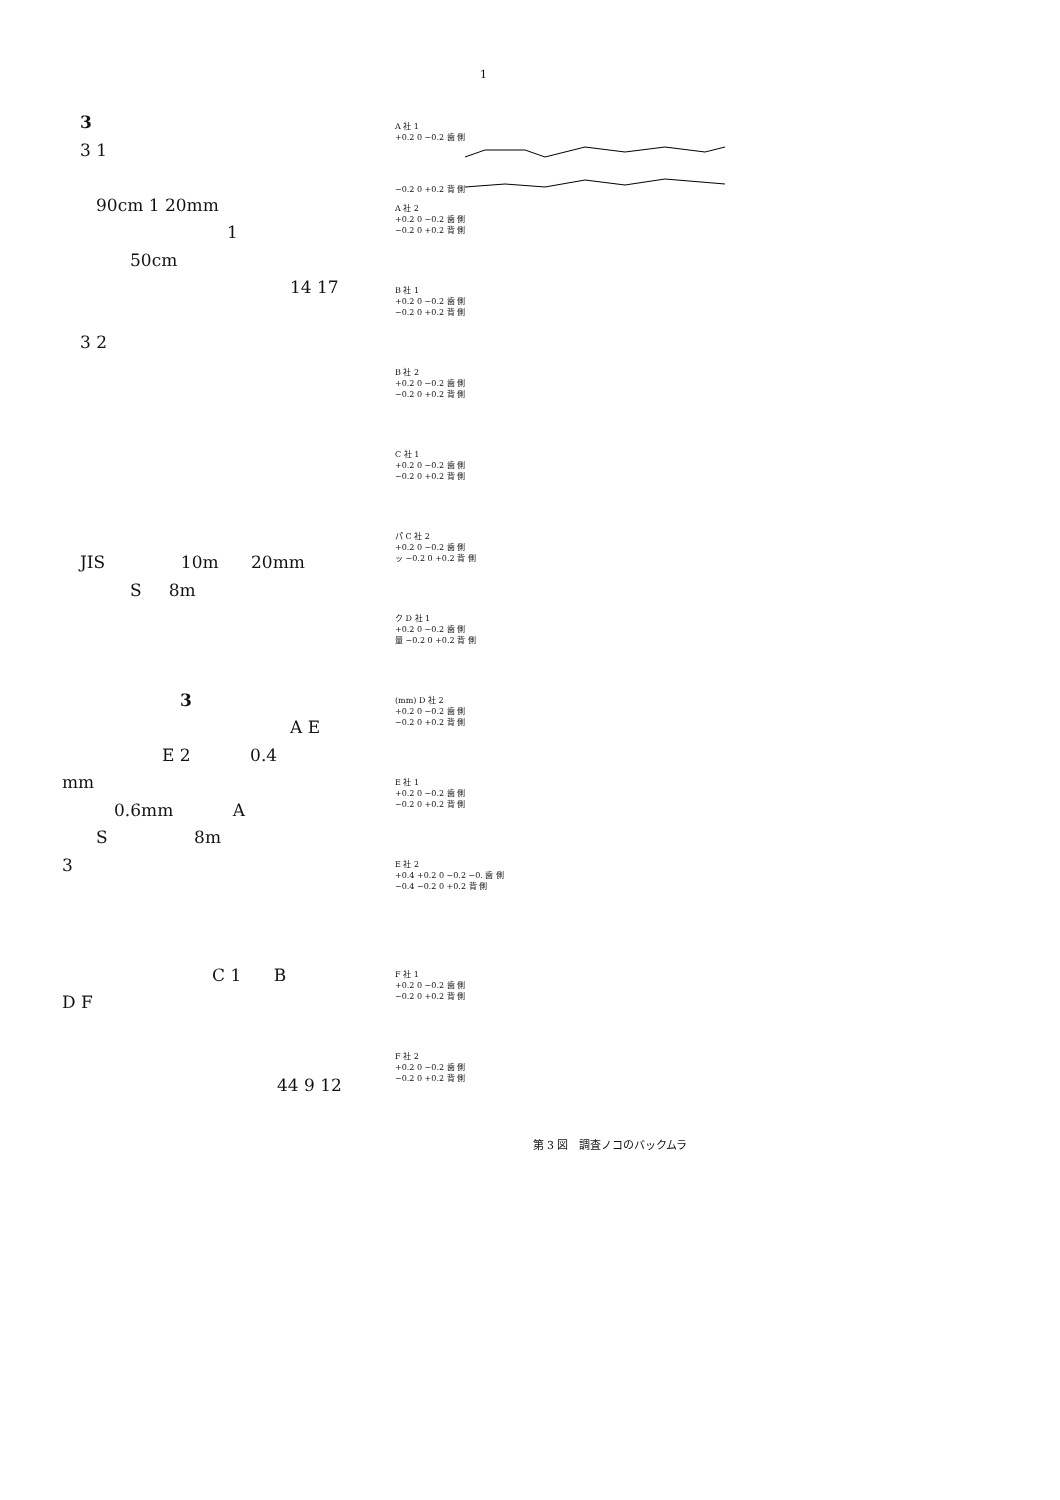1
3
3 1
90cm 1 20mm
1
50cm
14 17
3 2
JIS 10m 20mm
S 8m
3
A E
E 2 0.4
mm
0.6mm A
S 8m
3
C 1 B
D F
44 9 12
A 社 1
+0.2 0 −0.2 歯 側
−0.2 0 +0.2 背 側
A 社 2
+0.2 0 −0.2 歯 側
−0.2 0 +0.2 背 側
B 社 1
+0.2 0 −0.2 歯 側
−0.2 0 +0.2 背 側
B 社 2
+0.2 0 −0.2 歯 側
−0.2 0 +0.2 背 側
C 社 1
+0.2 0 −0.2 歯 側
−0.2 0 +0.2 背 側
パ C 社 2
+0.2 0 −0.2 歯 側
ッ −0.2 0 +0.2 背 側
ク D 社 1
+0.2 0 −0.2 歯 側
量 −0.2 0 +0.2 背 側
(mm) D 社 2
+0.2 0 −0.2 歯 側
−0.2 0 +0.2 背 側
E 社 1
+0.2 0 −0.2 歯 側
−0.2 0 +0.2 背 側
E 社 2
+0.4 +0.2 0 −0.2 −0. 歯 側
−0.4 −0.2 0 +0.2 背 側
F 社 1
+0.2 0 −0.2 歯 側
−0.2 0 +0.2 背 側
F 社 2
+0.2 0 −0.2 歯 側
−0.2 0 +0.2 背 側
第 3 図　調査ノコのバックムラ